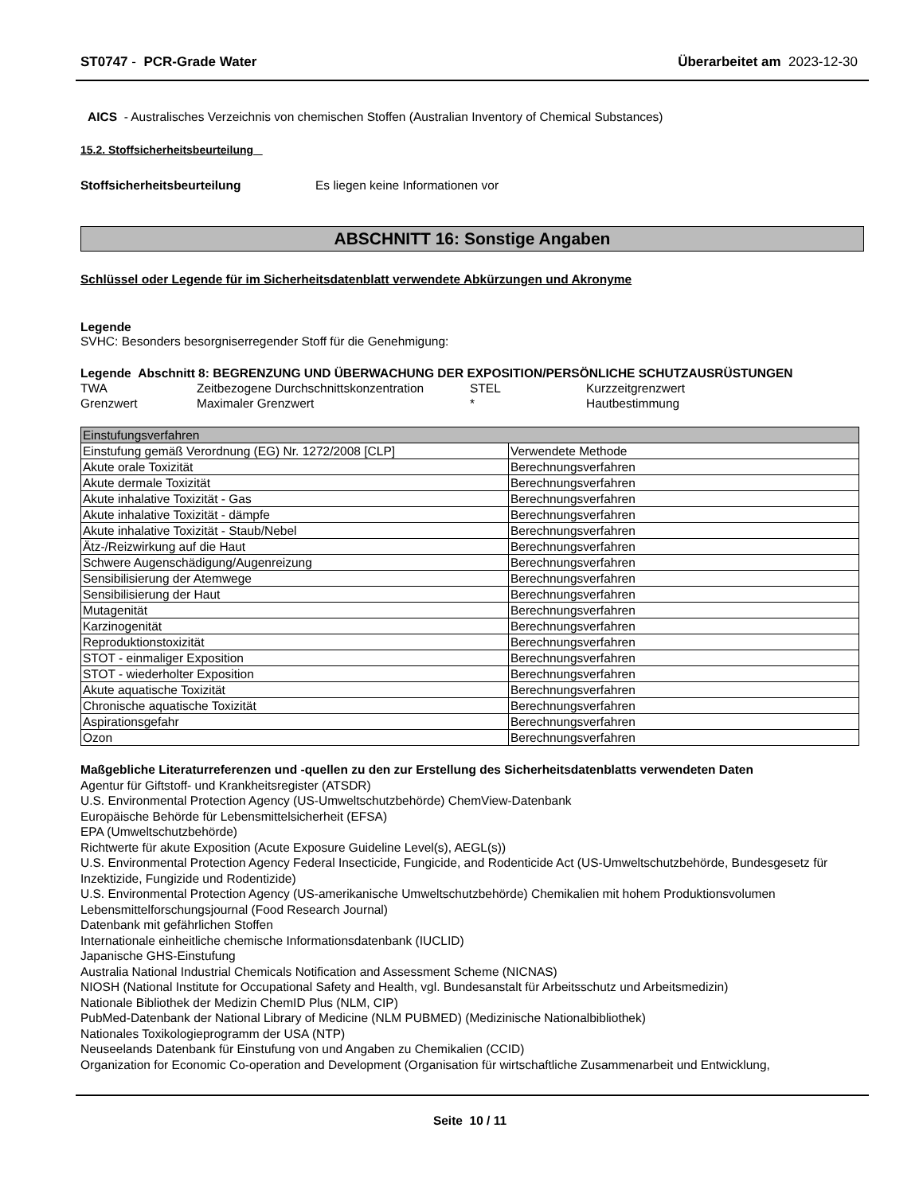ST0747 - PCR-Grade Water Überarbeitet am 2023-12-30
AICS - Australisches Verzeichnis von chemischen Stoffen (Australian Inventory of Chemical Substances)
15.2. Stoffsicherheitsbeurteilung
Stoffsicherheitsbeurteilung Es liegen keine Informationen vor
ABSCHNITT 16: Sonstige Angaben
Schlüssel oder Legende für im Sicherheitsdatenblatt verwendete Abkürzungen und Akronyme
Legende
SVHC: Besonders besorgniserregender Stoff für die Genehmigung:
Legende Abschnitt 8: BEGRENZUNG UND ÜBERWACHUNG DER EXPOSITION/PERSÖNLICHE SCHUTZAUSRÜSTUNGEN
| TWA | Zeitbezogene Durchschnittskonzentration | STEL | Kurzzeitgrenzwert |
| Grenzwert | Maximaler Grenzwert | * | Hautbestimmung |
| Einstufungsverfahren | |
| --- | --- |
| Einstufung gemäß Verordnung (EG) Nr. 1272/2008 [CLP] | Verwendete Methode |
| Akute orale Toxizität | Berechnungsverfahren |
| Akute dermale Toxizität | Berechnungsverfahren |
| Akute inhalative Toxizität - Gas | Berechnungsverfahren |
| Akute inhalative Toxizität - dämpfe | Berechnungsverfahren |
| Akute inhalative Toxizität - Staub/Nebel | Berechnungsverfahren |
| Ätz-/Reizwirkung auf die Haut | Berechnungsverfahren |
| Schwere Augenschädigung/Augenreizung | Berechnungsverfahren |
| Sensibilisierung der Atemwege | Berechnungsverfahren |
| Sensibilisierung der Haut | Berechnungsverfahren |
| Mutagenität | Berechnungsverfahren |
| Karzinogenität | Berechnungsverfahren |
| Reproduktionstoxizität | Berechnungsverfahren |
| STOT - einmaliger Exposition | Berechnungsverfahren |
| STOT - wiederholter Exposition | Berechnungsverfahren |
| Akute aquatische Toxizität | Berechnungsverfahren |
| Chronische aquatische Toxizität | Berechnungsverfahren |
| Aspirationsgefahr | Berechnungsverfahren |
| Ozon | Berechnungsverfahren |
Maßgebliche Literaturreferenzen und -quellen zu den zur Erstellung des Sicherheitsdatenblatts verwendeten Daten
Agentur für Giftstoff- und Krankheitsregister (ATSDR)
U.S. Environmental Protection Agency (US-Umweltschutzbehörde) ChemView-Datenbank
Europäische Behörde für Lebensmittelsicherheit (EFSA)
EPA (Umweltschutzbehörde)
Richtwerte für akute Exposition (Acute Exposure Guideline Level(s), AEGL(s))
U.S. Environmental Protection Agency Federal Insecticide, Fungicide, and Rodenticide Act (US-Umweltschutzbehörde, Bundesgesetz für Inzektizide, Fungizide und Rodentizide)
U.S. Environmental Protection Agency (US-amerikanische Umweltschutzbehörde) Chemikalien mit hohem Produktionsvolumen
Lebensmittelforschungsjournal (Food Research Journal)
Datenbank mit gefährlichen Stoffen
Internationale einheitliche chemische Informationsdatenbank (IUCLID)
Japanische GHS-Einstufung
Australia National Industrial Chemicals Notification and Assessment Scheme (NICNAS)
NIOSH (National Institute for Occupational Safety and Health, vgl. Bundesanstalt für Arbeitsschutz und Arbeitsmedizin)
Nationale Bibliothek der Medizin ChemID Plus (NLM, CIP)
PubMed-Datenbank der National Library of Medicine (NLM PUBMED) (Medizinische Nationalbibliothek)
Nationales Toxikologieprogramm der USA (NTP)
Neuseelands Datenbank für Einstufung von und Angaben zu Chemikalien (CCID)
Organization for Economic Co-operation and Development (Organisation für wirtschaftliche Zusammenarbeit und Entwicklung,
Seite 10 / 11